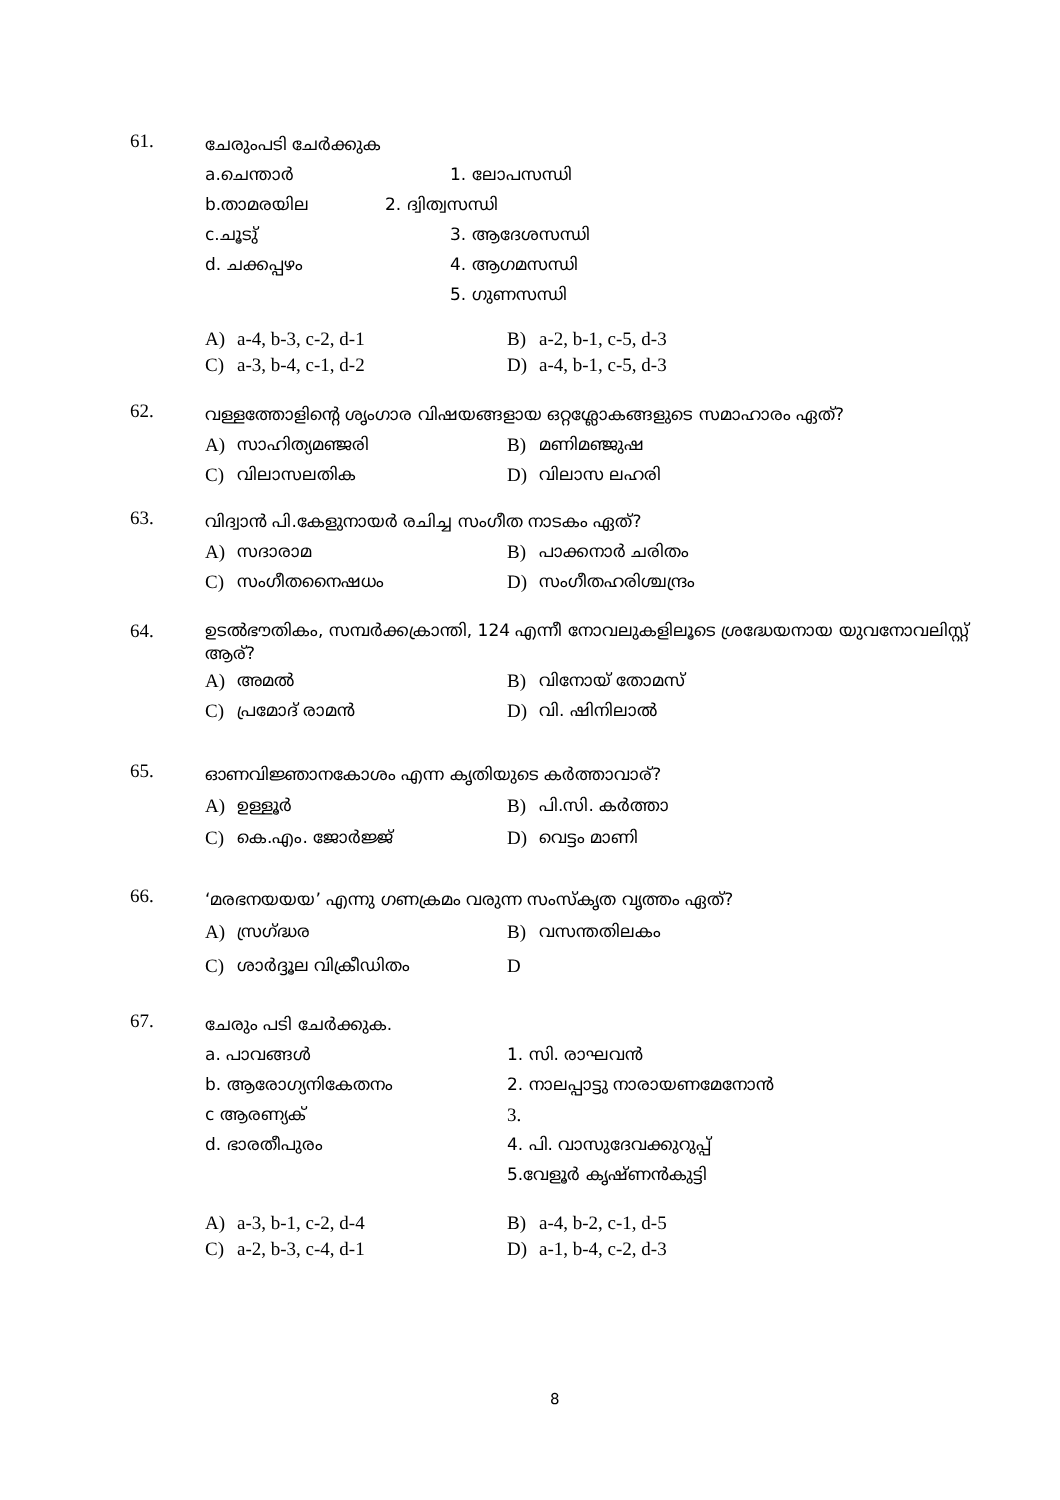61.
ചേരുംപടി ചേർക്കുക
a.ചെന്താർ 1. ലോപസന്ധി
b.താമരയില 2. ദ്വിത്വസന്ധി
c.ചൂടു് 3. ആദേശസന്ധി
d. ചക്കപ്പഴം 4. ആഗമസന്ധി
5. ഗുണസന്ധി
A) a-4, b-3, c-2, d-1 B) a-2, b-1, c-5, d-3
C) a-3, b-4, c-1, d-2 D) a-4, b-1, c-5, d-3
62.
വള്ളത്തോളിന്റെ ശൃംഗാര വിഷയങ്ങളായ ഒറ്റശ്ലോകങ്ങളുടെ സമാഹാരം ഏത്?
A) സാഹിത്യമഞ്ജരി B) മണിമഞ്ജുഷ
C) വിലാസലതിക D) വിലാസ ലഹരി
63.
വിദ്വാൻ പി.കേളുനായർ രചിച്ച സംഗീത നാടകം ഏത്?
A) സദാരാമ B) പാക്കനാർ ചരിതം
C) സംഗീതനൈഷധം D) സംഗീതഹരിശ്ചന്ദ്രം
64.
ഉടൽഭൗതികം, സമ്പർക്കക്രാന്തി, 124 എന്നീ നോവലുകളിലൂടെ ശ്രദ്ധേയനായ യുവനോവലിസ്റ്റ് ആര്?
A) അമൽ B) വിനോയ് തോമസ്
C) പ്രമോദ് രാമൻ D) വി. ഷിനിലാൽ
65.
ഓണവിജ്ഞാനകോശം എന്ന കൃതിയുടെ കർത്താവാര്?
A) ഉള്ളൂർ B) പി.സി. കർത്താ
C) കെ.എം. ജോർജ്ജ് D) വെട്ടം മാണി
66.
‘മരഭനയയയ’ എന്നു ഗണക്രമം വരുന്ന സംസ്കൃത വൃത്തം ഏത്?
A) സ്രഗ്ദ്ധര B) വസന്തതിലകം
C) ശാർദ്ദൂല വിക്രീഡിതം D
67.
ചേരും പടി ചേർക്കുക.
a. പാവങ്ങൾ 1. സി. രാഘവൻ
b. ആരോഗ്യനികേതനം 2. നാലപ്പാട്ടു നാരായണമേനോൻ
c ആരണ്യക് 3.
d. ഭാരതീപുരം 4. പി. വാസുദേവക്കുറുപ്പ്
5.വേളൂർ കൃഷ്ണൻകുട്ടി
A) a-3, b-1, c-2, d-4 B) a-4, b-2, c-1, d-5
C) a-2, b-3, c-4, d-1 D) a-1, b-4, c-2, d-3
8